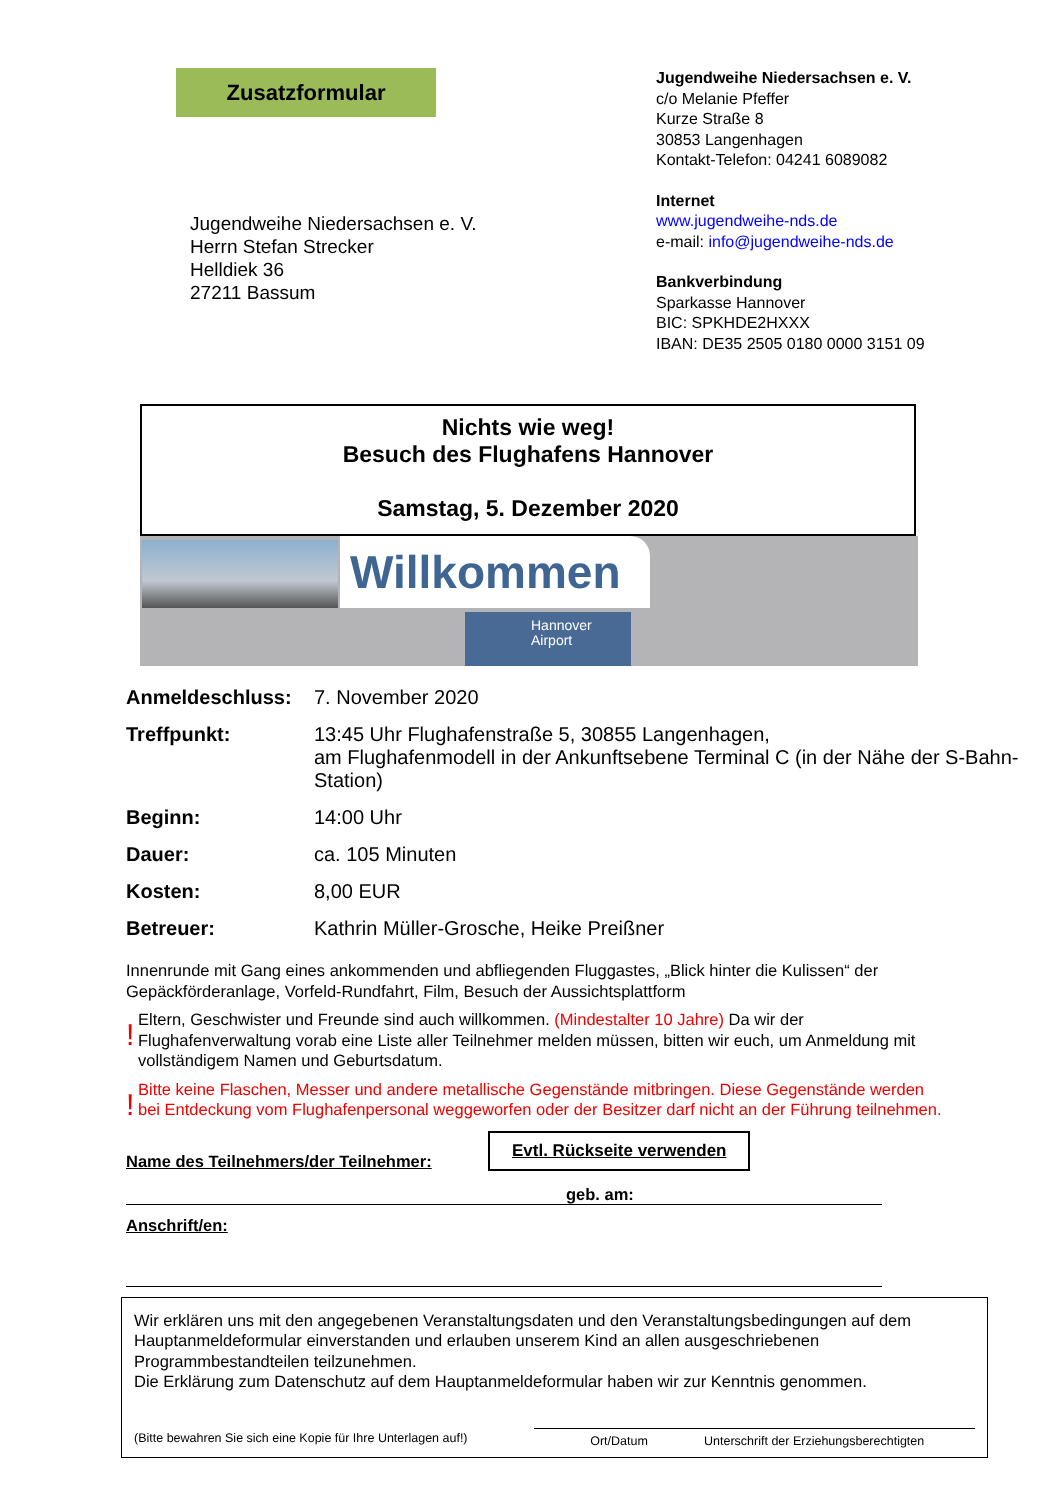Zusatzformular
Jugendweihe Niedersachsen e. V.
Herrn Stefan Strecker
Helldiek 36
27211 Bassum
Jugendweihe Niedersachsen e. V.
c/o Melanie Pfeffer
Kurze Straße 8
30853 Langenhagen
Kontakt-Telefon: 04241 6089082
Internet
www.jugendweihe-nds.de
e-mail: info@jugendweihe-nds.de
Bankverbindung
Sparkasse Hannover
BIC: SPKHDE2HXXX
IBAN: DE35 2505 0180 0000 3151 09
Nichts wie weg!
Besuch des Flughafens Hannover
Samstag, 5. Dezember 2020
Willkommen
Hannover
Airport
Anmeldeschluss: 7. November 2020
Treffpunkt: 13:45 Uhr Flughafenstraße 5, 30855 Langenhagen,
am Flughafenmodell in der Ankunftsebene Terminal C (in der Nähe der S-Bahn-Station)
Beginn: 14:00 Uhr
Dauer: ca. 105 Minuten
Kosten: 8,00 EUR
Betreuer: Kathrin Müller-Grosche, Heike Preißner
Innenrunde mit Gang eines ankommenden und abfliegenden Fluggastes, „Blick hinter die Kulissen“ der Gepäckförderanlage, Vorfeld-Rundfahrt, Film, Besuch der Aussichtsplattform
! Eltern, Geschwister und Freunde sind auch willkommen. (Mindestalter 10 Jahre) Da wir der Flughafenverwaltung vorab eine Liste aller Teilnehmer melden müssen, bitten wir euch, um Anmeldung mit vollständigem Namen und Geburtsdatum.
! Bitte keine Flaschen, Messer und andere metallische Gegenstände mitbringen. Diese Gegenstände werden bei Entdeckung vom Flughafenpersonal weggeworfen oder der Besitzer darf nicht an der Führung teilnehmen.
Name des Teilnehmers/der Teilnehmer: Evtl. Rückseite verwenden
geb. am:
Anschrift/en:
Wir erklären uns mit den angegebenen Veranstaltungsdaten und den Veranstaltungsbedingungen auf dem Hauptanmeldeformular einverstanden und erlauben unserem Kind an allen ausgeschriebenen Programmbestandteilen teilzunehmen.
Die Erklärung zum Datenschutz auf dem Hauptanmeldeformular haben wir zur Kenntnis genommen.
(Bitte bewahren Sie sich eine Kopie für Ihre Unterlagen auf!) Ort/Datum Unterschrift der Erziehungsberechtigten